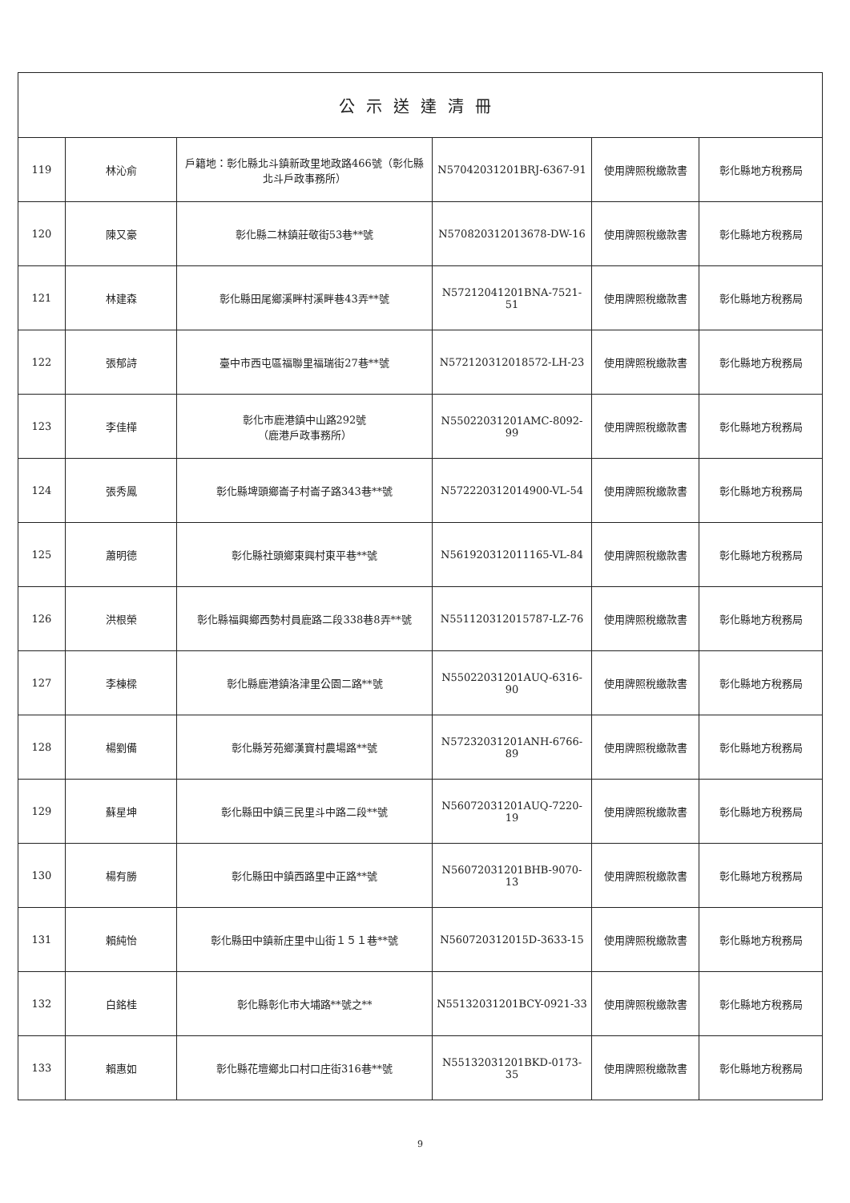| 公示送達清冊 | | | | | |
| --- | --- | --- | --- | --- | --- |
| 119 | 林沁俞 | 戶籍地：彰化縣北斗鎮新政里地政路466號（彰化縣北斗戶政事務所） | N57042031201BRJ-6367-91 | 使用牌照稅繳款書 | 彰化縣地方稅務局 |
| 120 | 陳又豪 | 彰化縣二林鎮莊敬街53巷**號 | N570820312013678-DW-16 | 使用牌照稅繳款書 | 彰化縣地方稅務局 |
| 121 | 林建森 | 彰化縣田尾鄉溪畔村溪畔巷43弄**號 | N57212041201BNA-7521-51 | 使用牌照稅繳款書 | 彰化縣地方稅務局 |
| 122 | 張郁詩 | 臺中市西屯區福聯里福瑞街27巷**號 | N572120312018572-LH-23 | 使用牌照稅繳款書 | 彰化縣地方稅務局 |
| 123 | 李佳樺 | 彰化市鹿港鎮中山路292號 （鹿港戶政事務所） | N55022031201AMC-8092-99 | 使用牌照稅繳款書 | 彰化縣地方稅務局 |
| 124 | 張秀鳳 | 彰化縣埤頭鄉崙子村崙子路343巷**號 | N572220312014900-VL-54 | 使用牌照稅繳款書 | 彰化縣地方稅務局 |
| 125 | 蕭明德 | 彰化縣社頭鄉東興村東平巷**號 | N561920312011165-VL-84 | 使用牌照稅繳款書 | 彰化縣地方稅務局 |
| 126 | 洪根榮 | 彰化縣福興鄉西勢村員鹿路二段338巷8弄**號 | N551120312015787-LZ-76 | 使用牌照稅繳款書 | 彰化縣地方稅務局 |
| 127 | 李棟樑 | 彰化縣鹿港鎮洛津里公園二路**號 | N55022031201AUQ-6316-90 | 使用牌照稅繳款書 | 彰化縣地方稅務局 |
| 128 | 楊劉備 | 彰化縣芳苑鄉漢寶村農場路**號 | N57232031201ANH-6766-89 | 使用牌照稅繳款書 | 彰化縣地方稅務局 |
| 129 | 蘇星坤 | 彰化縣田中鎮三民里斗中路二段**號 | N56072031201AUQ-7220-19 | 使用牌照稅繳款書 | 彰化縣地方稅務局 |
| 130 | 楊有勝 | 彰化縣田中鎮西路里中正路**號 | N56072031201BHB-9070-13 | 使用牌照稅繳款書 | 彰化縣地方稅務局 |
| 131 | 賴純怡 | 彰化縣田中鎮新庄里中山街１５１巷**號 | N560720312015D-3633-15 | 使用牌照稅繳款書 | 彰化縣地方稅務局 |
| 132 | 白銘桂 | 彰化縣彰化市大埔路**號之** | N55132031201BCY-0921-33 | 使用牌照稅繳款書 | 彰化縣地方稅務局 |
| 133 | 賴惠如 | 彰化縣花壇鄉北口村口庄街316巷**號 | N55132031201BKD-0173-35 | 使用牌照稅繳款書 | 彰化縣地方稅務局 |
9